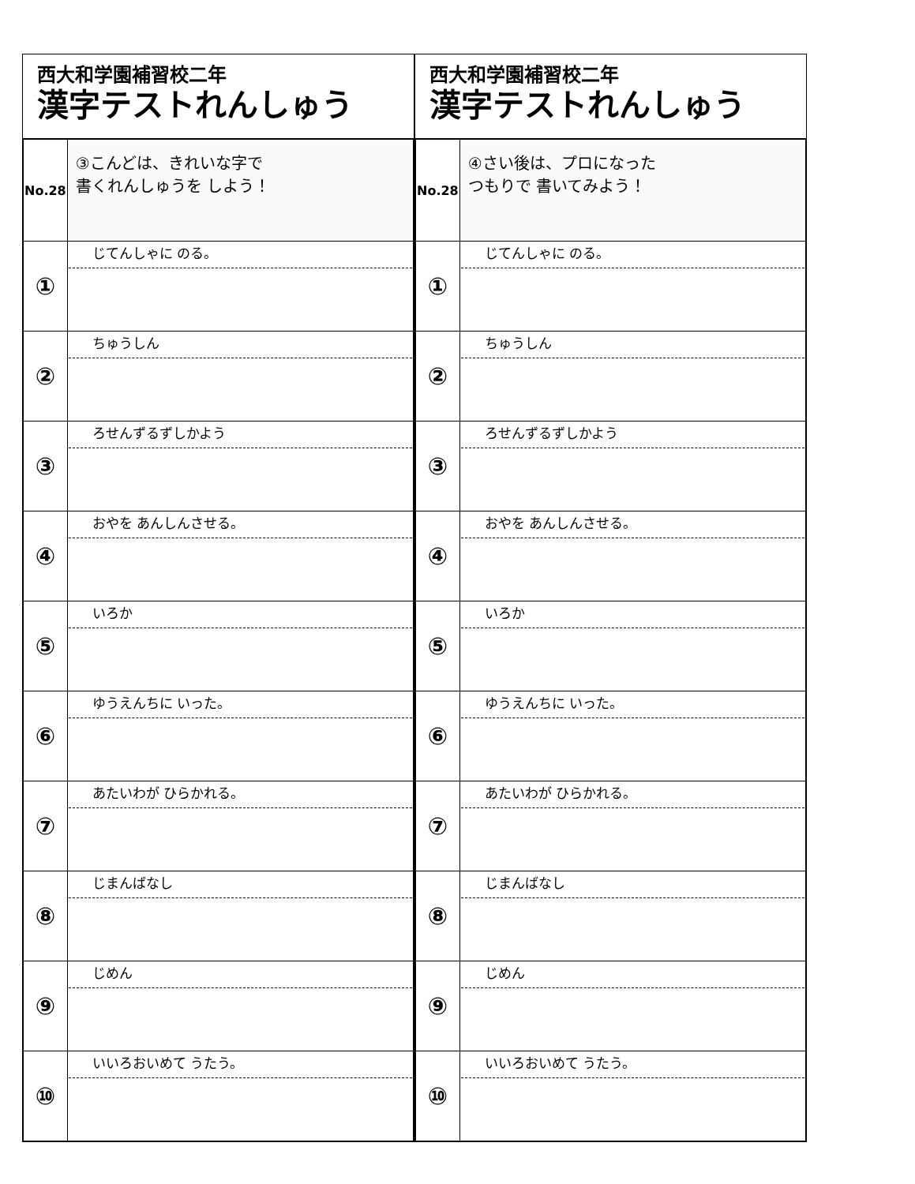西大和学園補習校二年
漢字テストれんしゅう
| No.28 | ③こんどは、きれいな字で 書くれんしゅうを しよう！ |
| ① | じてんしゃに のる。 |
| ② | ちゅうしん |
| ③ | ろせんずるずしかよう |
| ④ | おやを あんしんさせる。 |
| ⑤ | いろか |
| ⑥ | ゆうえんちに いった。 |
| ⑦ | あたいわが ひらかれる。 |
| ⑧ | じまんばなし |
| ⑨ | じめん |
| ⑩ | いいろおいめて うたう。 |
西大和学園補習校二年
漢字テストれんしゅう
| No.28 | ④さい後は、プロになった つもりで 書いてみよう！ |
| ① | じてんしゃに のる。 |
| ② | ちゅうしん |
| ③ | ろせんずるずしかよう |
| ④ | おやを あんしんさせる。 |
| ⑤ | いろか |
| ⑥ | ゆうえんちに いった。 |
| ⑦ | あたいわが ひらかれる。 |
| ⑧ | じまんばなし |
| ⑨ | じめん |
| ⑩ | いいろおいめて うたう。 |